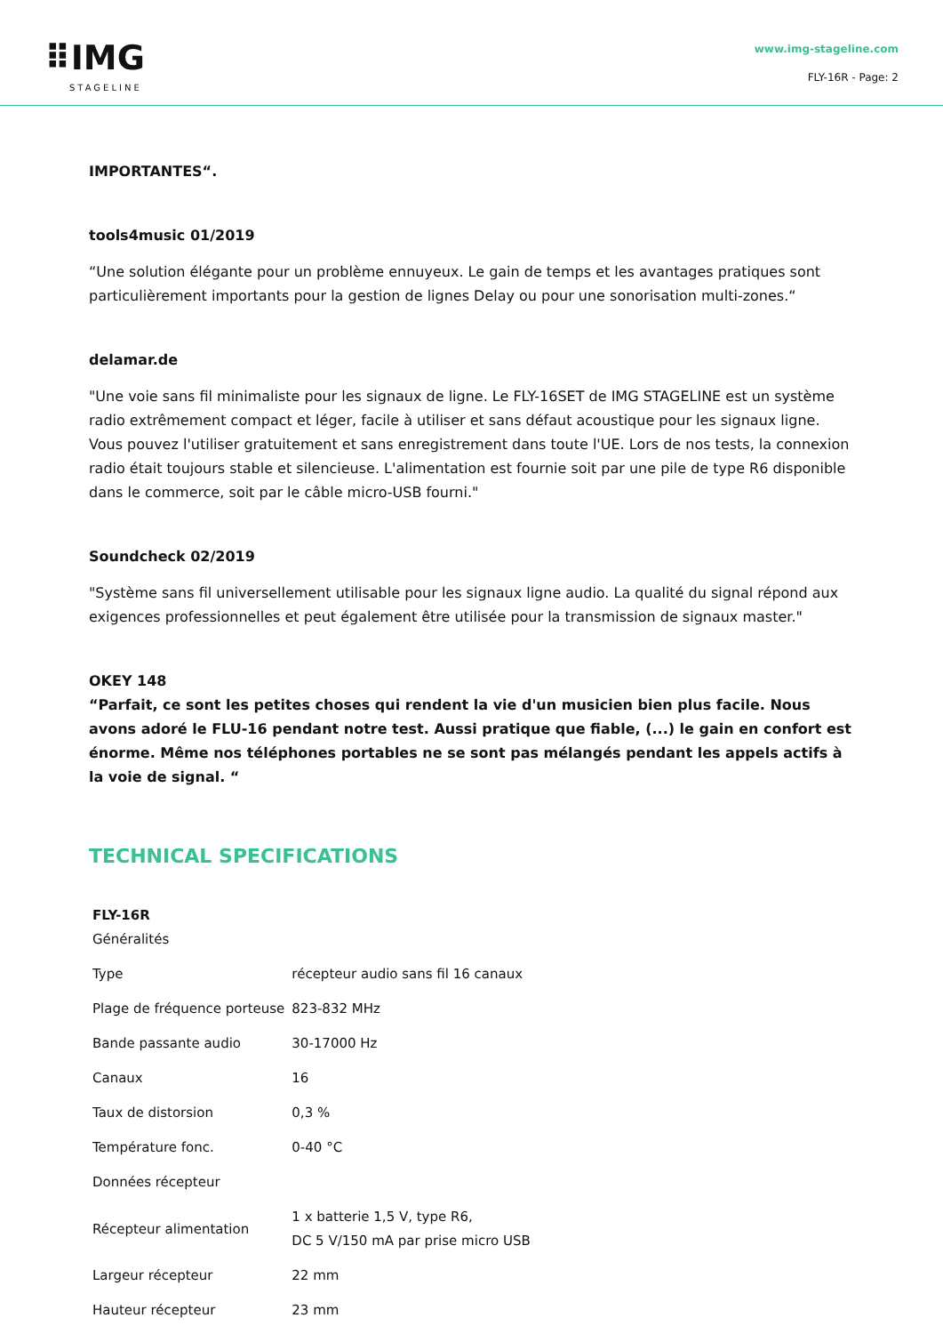⠿IMG
STAGELINE
www.img-stageline.com
FLY-16R - Page: 2
IMPORTANTES“.
tools4music 01/2019
“Une solution élégante pour un problème ennuyeux. Le gain de temps et les avantages pratiques sont particulièrement importants pour la gestion de lignes Delay ou pour une sonorisation multi-zones.“
delamar.de
"Une voie sans fil minimaliste pour les signaux de ligne. Le FLY-16SET de IMG STAGELINE est un système radio extrêmement compact et léger, facile à utiliser et sans défaut acoustique pour les signaux ligne. Vous pouvez l'utiliser gratuitement et sans enregistrement dans toute l'UE. Lors de nos tests, la connexion radio était toujours stable et silencieuse. L'alimentation est fournie soit par une pile de type R6 disponible dans le commerce, soit par le câble micro-USB fourni."
Soundcheck 02/2019
"Système sans fil universellement utilisable pour les signaux ligne audio. La qualité du signal répond aux exigences professionnelles et peut également être utilisée pour la transmission de signaux master."
OKEY 148
“Parfait, ce sont les petites choses qui rendent la vie d'un musicien bien plus facile. Nous avons adoré le FLU-16 pendant notre test. Aussi pratique que fiable, (...) le gain en confort est énorme. Même nos téléphones portables ne se sont pas mélangés pendant les appels actifs à la voie de signal. “
TECHNICAL SPECIFICATIONS
| FLY-16R | |
| --- | --- |
| Généralités | |
| Type | récepteur audio sans fil 16 canaux |
| Plage de fréquence porteuse | 823-832 MHz |
| Bande passante audio | 30-17000 Hz |
| Canaux | 16 |
| Taux de distorsion | 0,3 % |
| Température fonc. | 0-40 °C |
| Données récepteur | |
| Récepteur alimentation | 1 x batterie 1,5 V, type R6, DC 5 V/150 mA par prise micro USB |
| Largeur récepteur | 22 mm |
| Hauteur récepteur | 23 mm |